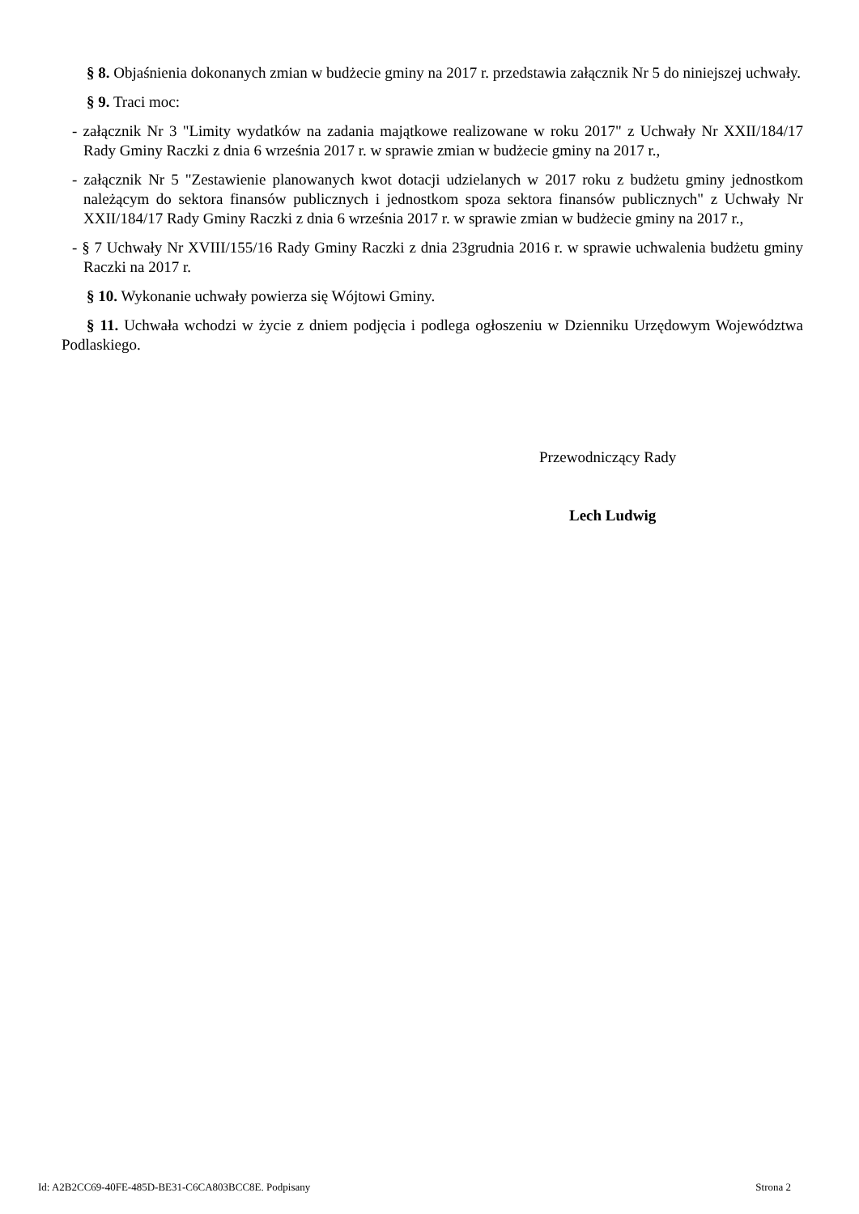§ 8. Objaśnienia dokonanych zmian w budżecie gminy na 2017 r. przedstawia załącznik Nr 5 do niniejszej uchwały.
§ 9. Traci moc:
- załącznik Nr 3 "Limity wydatków na zadania majątkowe realizowane w roku 2017" z Uchwały Nr XXII/184/17 Rady Gminy Raczki z dnia 6 września 2017 r. w sprawie zmian w budżecie gminy na 2017 r.,
- załącznik Nr 5 "Zestawienie planowanych kwot dotacji udzielanych w 2017 roku z budżetu gminy jednostkom należącym do sektora finansów publicznych i jednostkom spoza sektora finansów publicznych" z Uchwały Nr XXII/184/17 Rady Gminy Raczki z dnia 6 września 2017 r. w sprawie zmian w budżecie gminy na 2017 r.,
- § 7 Uchwały Nr XVIII/155/16 Rady Gminy Raczki z dnia 23grudnia 2016 r. w sprawie uchwalenia budżetu gminy Raczki na 2017 r.
§ 10. Wykonanie uchwały powierza się Wójtowi Gminy.
§ 11. Uchwała wchodzi w życie z dniem podjęcia i podlega ogłoszeniu w Dzienniku Urzędowym Województwa Podlaskiego.
Przewodniczący Rady
Lech Ludwig
Id: A2B2CC69-40FE-485D-BE31-C6CA803BCC8E. Podpisany Strona 2